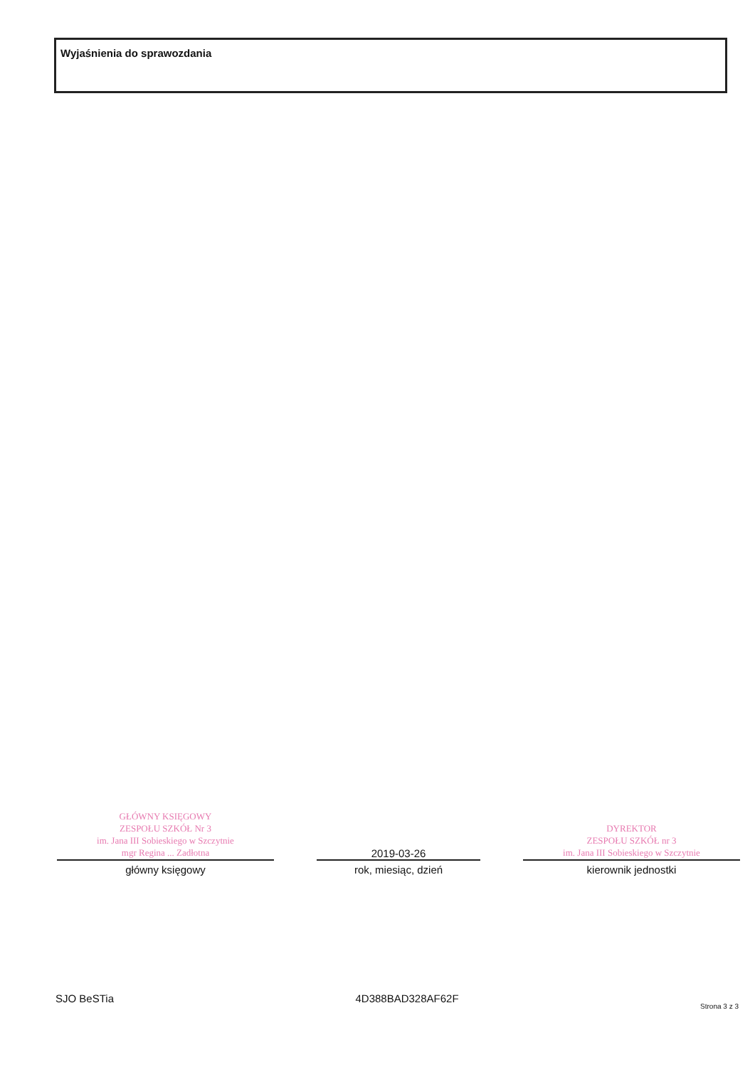Wyjaśnienia do sprawozdania
GŁÓWNY KSIĘGOWY
ZESPOŁU SZKÓŁ Nr 3
im. Jana III Sobieskiego w Szczytnie
mgr Regina ... Zadłotna
główny księgowy
2019-03-26
rok, miesiąc, dzień
DYREKTOR
ZESPOŁU SZKÓŁ nr 3
im. Jana III Sobieskiego w Szczytnie
kierownik jednostki
SJO BeSTia 4D388BAD328AF62F Strona 3 z 3